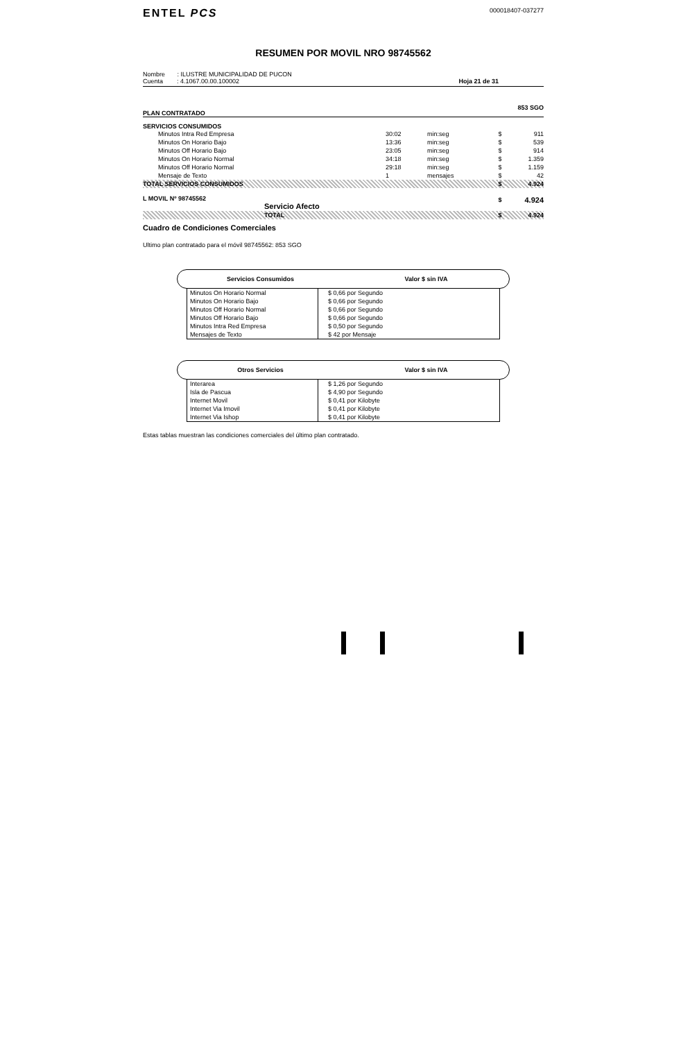ENTEL PCS
000018407-037277
RESUMEN POR MOVIL NRO 98745562
Nombre : ILUSTRE MUNICIPALIDAD DE PUCON
Cuenta : 4.1067.00.00.100002
Hoja 21 de 31
PLAN CONTRATADO 853 SGO
SERVICIOS CONSUMIDOS
| Minutos Intra Red Empresa | 30:02 | min:seg | $ | 911 |
| Minutos On Horario Bajo | 13:36 | min:seg | $ | 539 |
| Minutos Off Horario Bajo | 23:05 | min:seg | $ | 914 |
| Minutos On Horario Normal | 34:18 | min:seg | $ | 1.359 |
| Minutos Off Horario Normal | 29:18 | min:seg | $ | 1.159 |
| Mensaje de Texto | 1 | mensajes | $ | 42 |
| TOTAL SERVICIOS CONSUMIDOS | | | $ | 4.924 |
| L MOVIL Nº 98745562 Servicio Afecto | | | $ | 4.924 |
| TOTAL | | | $ | 4.924 |
Cuadro de Condiciones Comerciales
Ultimo plan contratado para el móvil 98745562: 853 SGO
Servicios Consumidos Valor $ sin IVA
| Minutos On Horario Normal Minutos On Horario Bajo Minutos Off Horario Normal Minutos Off Horario Bajo Minutos Intra Red Empresa Mensajes de Texto | $ 0,66 por Segundo $ 0,66 por Segundo $ 0,66 por Segundo $ 0,66 por Segundo $ 0,50 por Segundo $ 42 por Mensaje |
Otros Servicios Valor $ sin IVA
| Interarea Isla de Pascua Internet Movil Internet Via Imovil Internet Via Ishop | $ 1,26 por Segundo $ 4,90 por Segundo $ 0,41 por Kilobyte $ 0,41 por Kilobyte $ 0,41 por Kilobyte |
Estas tablas muestran las condiciones comerciales del último plan contratado.